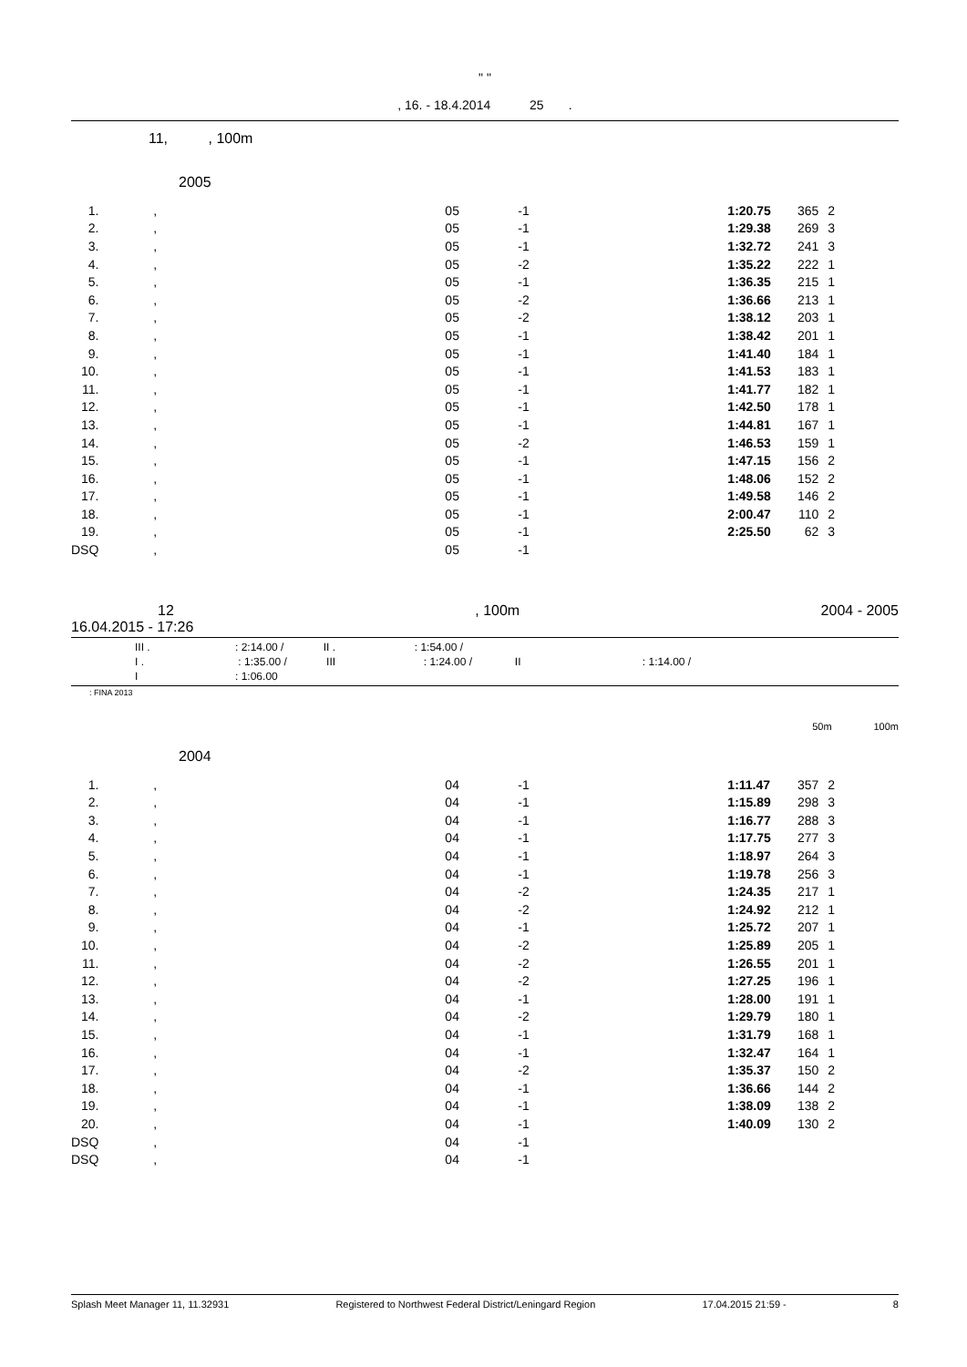" "
, 16. - 18.4.2014 25 .
11, , 100m
2005
| 1. | , | 05 | -1 | 1:20.75 | 365 | 2 |
| 2. | , | 05 | -1 | 1:29.38 | 269 | 3 |
| 3. | , | 05 | -1 | 1:32.72 | 241 | 3 |
| 4. | , | 05 | -2 | 1:35.22 | 222 | 1 |
| 5. | , | 05 | -1 | 1:36.35 | 215 | 1 |
| 6. | , | 05 | -2 | 1:36.66 | 213 | 1 |
| 7. | , | 05 | -2 | 1:38.12 | 203 | 1 |
| 8. | , | 05 | -1 | 1:38.42 | 201 | 1 |
| 9. | , | 05 | -1 | 1:41.40 | 184 | 1 |
| 10. | , | 05 | -1 | 1:41.53 | 183 | 1 |
| 11. | , | 05 | -1 | 1:41.77 | 182 | 1 |
| 12. | , | 05 | -1 | 1:42.50 | 178 | 1 |
| 13. | , | 05 | -1 | 1:44.81 | 167 | 1 |
| 14. | , | 05 | -2 | 1:46.53 | 159 | 1 |
| 15. | , | 05 | -1 | 1:47.15 | 156 | 2 |
| 16. | , | 05 | -1 | 1:48.06 | 152 | 2 |
| 17. | , | 05 | -1 | 1:49.58 | 146 | 2 |
| 18. | , | 05 | -1 | 2:00.47 | 110 | 2 |
| 19. | , | 05 | -1 | 2:25.50 | 62 | 3 |
| DSQ | , | 05 | -1 | | | |
12, 100m 2004 - 2005
16.04.2015 - 17:26
III . : 2:14.00 / II . : 1:54.00 /
I . : 1:35.00 / III : 1:24.00 / II : 1:14.00 /
I : 1:06.00
: FINA 2013
50m 100m
2004
| 1. | , | 04 | -1 | 1:11.47 | 357 | 2 |
| 2. | , | 04 | -1 | 1:15.89 | 298 | 3 |
| 3. | , | 04 | -1 | 1:16.77 | 288 | 3 |
| 4. | , | 04 | -1 | 1:17.75 | 277 | 3 |
| 5. | , | 04 | -1 | 1:18.97 | 264 | 3 |
| 6. | , | 04 | -1 | 1:19.78 | 256 | 3 |
| 7. | , | 04 | -2 | 1:24.35 | 217 | 1 |
| 8. | , | 04 | -2 | 1:24.92 | 212 | 1 |
| 9. | , | 04 | -1 | 1:25.72 | 207 | 1 |
| 10. | , | 04 | -2 | 1:25.89 | 205 | 1 |
| 11. | , | 04 | -2 | 1:26.55 | 201 | 1 |
| 12. | , | 04 | -2 | 1:27.25 | 196 | 1 |
| 13. | , | 04 | -1 | 1:28.00 | 191 | 1 |
| 14. | , | 04 | -2 | 1:29.79 | 180 | 1 |
| 15. | , | 04 | -1 | 1:31.79 | 168 | 1 |
| 16. | , | 04 | -1 | 1:32.47 | 164 | 1 |
| 17. | , | 04 | -2 | 1:35.37 | 150 | 2 |
| 18. | , | 04 | -1 | 1:36.66 | 144 | 2 |
| 19. | , | 04 | -1 | 1:38.09 | 138 | 2 |
| 20. | , | 04 | -1 | 1:40.09 | 130 | 2 |
| DSQ | , | 04 | -1 | | | |
| DSQ | , | 04 | -1 | | | |
Splash Meet Manager 11, 11.32931 Registered to Northwest Federal District/Leningard Region 17.04.2015 21:59 - 8